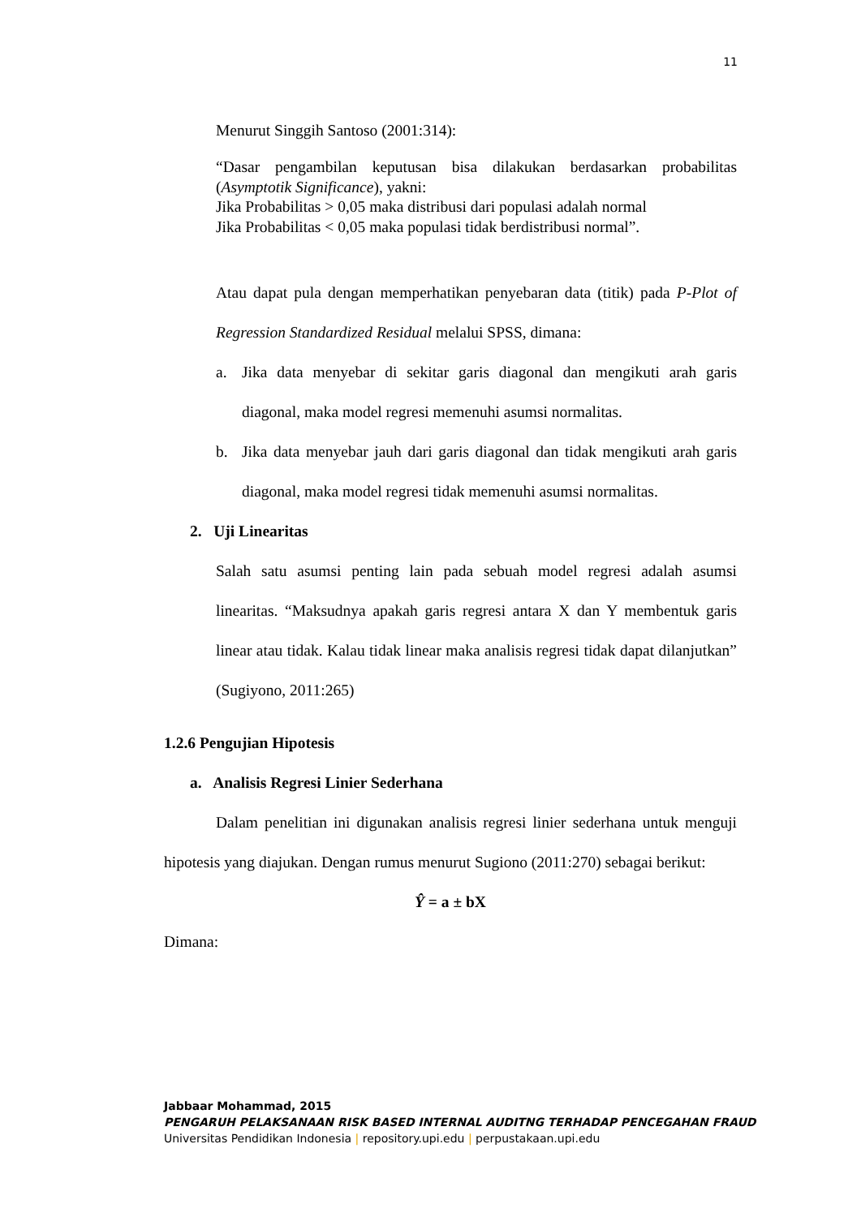11
Menurut Singgih Santoso (2001:314):
“Dasar pengambilan keputusan bisa dilakukan berdasarkan probabilitas (Asymptotik Significance), yakni:
Jika Probabilitas > 0,05 maka distribusi dari populasi adalah normal
Jika Probabilitas < 0,05 maka populasi tidak berdistribusi normal”.
Atau dapat pula dengan memperhatikan penyebaran data (titik) pada P-Plot of Regression Standardized Residual melalui SPSS, dimana:
a. Jika data menyebar di sekitar garis diagonal dan mengikuti arah garis diagonal, maka model regresi memenuhi asumsi normalitas.
b. Jika data menyebar jauh dari garis diagonal dan tidak mengikuti arah garis diagonal, maka model regresi tidak memenuhi asumsi normalitas.
2. Uji Linearitas
Salah satu asumsi penting lain pada sebuah model regresi adalah asumsi linearitas. “Maksudnya apakah garis regresi antara X dan Y membentuk garis linear atau tidak. Kalau tidak linear maka analisis regresi tidak dapat dilanjutkan” (Sugiyono, 2011:265)
1.2.6 Pengujian Hipotesis
a. Analisis Regresi Linier Sederhana
Dalam penelitian ini digunakan analisis regresi linier sederhana untuk menguji hipotesis yang diajukan. Dengan rumus menurut Sugiono (2011:270) sebagai berikut:
Ŷ = a ± bX
Dimana:
Jabbaar Mohammad, 2015
PENGARUH PELAKSANAAN RISK BASED INTERNAL AUDITNG TERHADAP PENCEGAHAN FRAUD
Universitas Pendidikan Indonesia | repository.upi.edu | perpustakaan.upi.edu